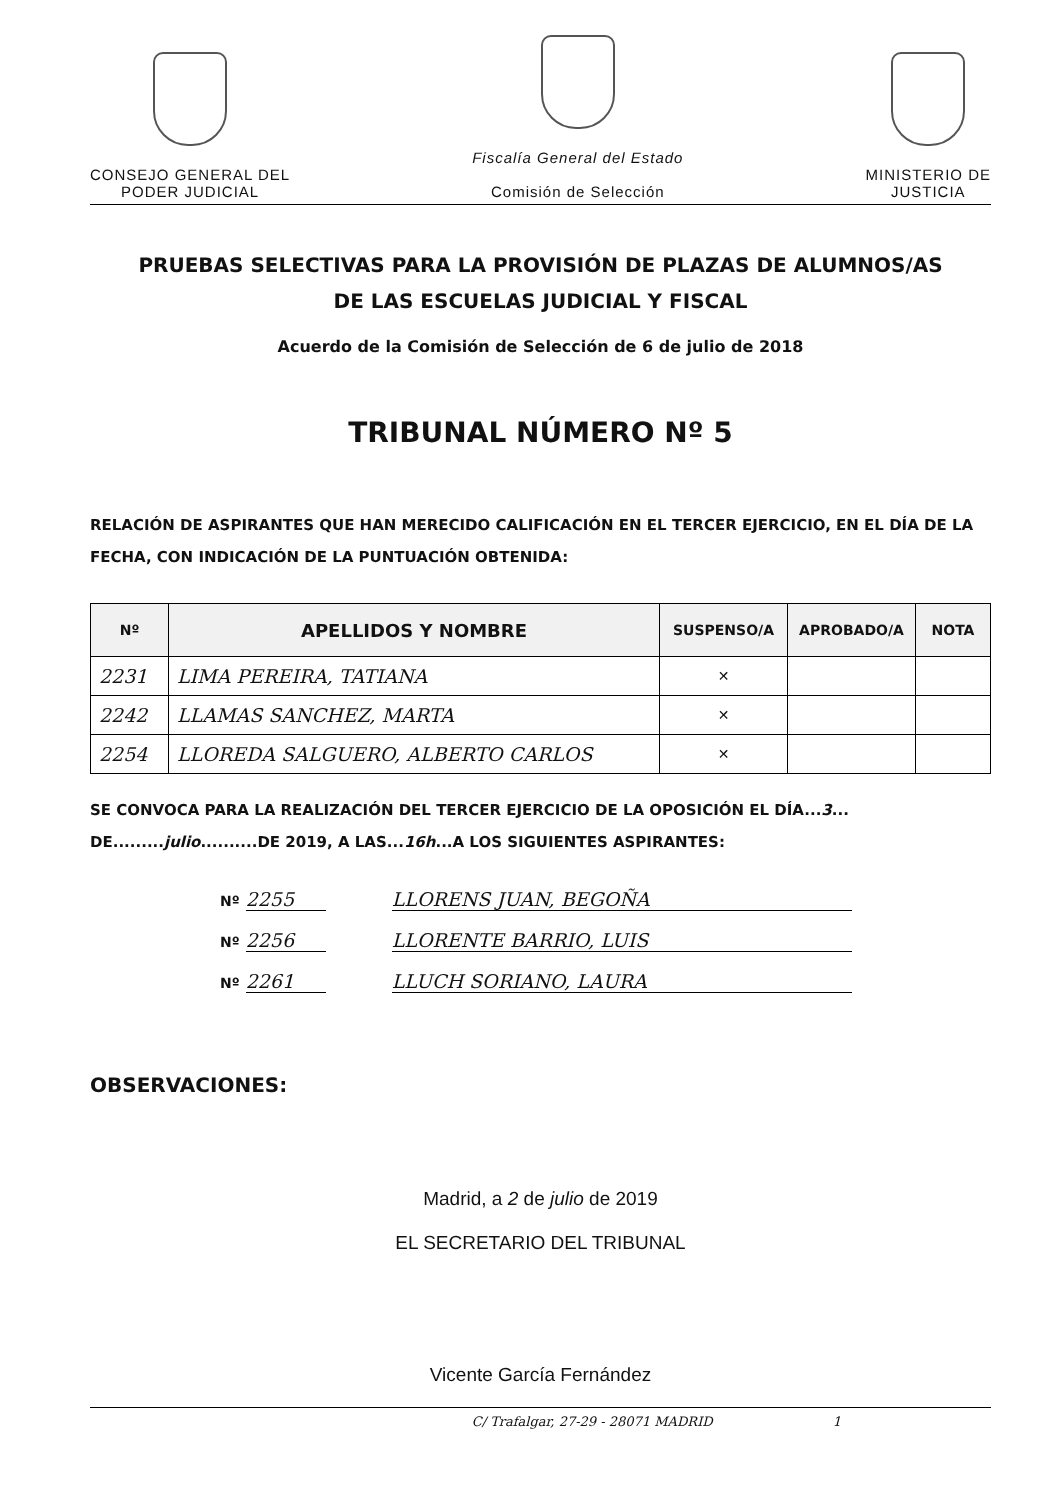CONSEJO GENERAL DEL
PODER JUDICIAL
Fiscalía General del Estado
Comisión de Selección
MINISTERIO DE
JUSTICIA
PRUEBAS SELECTIVAS PARA LA PROVISIÓN DE PLAZAS DE ALUMNOS/AS
DE LAS ESCUELAS JUDICIAL Y FISCAL
Acuerdo de la Comisión de Selección de 6 de julio de 2018
TRIBUNAL NÚMERO Nº 5
RELACIÓN DE ASPIRANTES QUE HAN MERECIDO CALIFICACIÓN EN EL TERCER EJERCICIO, EN EL DÍA DE LA FECHA, CON INDICACIÓN DE LA PUNTUACIÓN OBTENIDA:
| Nº | APELLIDOS Y NOMBRE | SUSPENSO/A | APROBADO/A | NOTA |
| --- | --- | --- | --- | --- |
| 2231 | LIMA PEREIRA, TATIANA | ✕ | | |
| 2242 | LLAMAS SANCHEZ, MARTA | ✕ | | |
| 2254 | LLOREDA SALGUERO, ALBERTO CARLOS | ✕ | | |
SE CONVOCA PARA LA REALIZACIÓN DEL TERCER EJERCICIO DE LA OPOSICIÓN EL DÍA...3... DE.........julio..........DE 2019, A LAS...16h...A LOS SIGUIENTES ASPIRANTES:
Nº 2255 LLORENS JUAN, BEGOÑA
Nº 2256 LLORENTE BARRIO, LUIS
Nº 2261 LLUCH SORIANO, LAURA
OBSERVACIONES:
Madrid, a 2 de julio de 2019
EL SECRETARIO DEL TRIBUNAL
Vicente García Fernández
C/ Trafalgar, 27-29 - 28071 MADRID 1